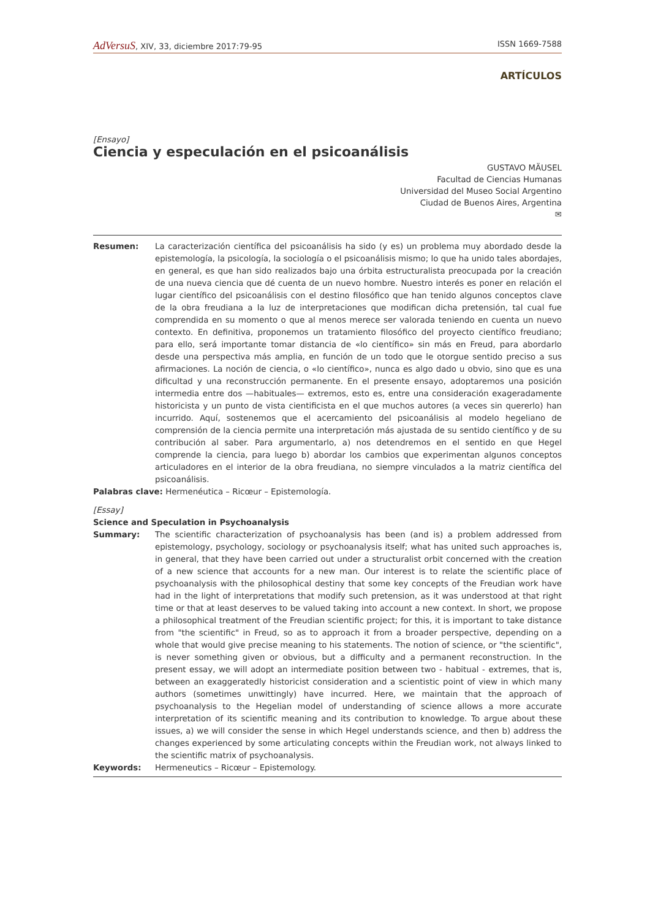AdVersuS, XIV, 33, diciembre 2017:79-95 ISSN 1669-7588
ARTÍCULOS
[Ensayo]
Ciencia y especulación en el psicoanálisis
GUSTAVO MÄUSEL
Facultad de Ciencias Humanas
Universidad del Museo Social Argentino
Ciudad de Buenos Aires, Argentina
✉
Resumen: La caracterización científica del psicoanálisis ha sido (y es) un problema muy abordado desde la epistemología, la psicología, la sociología o el psicoanálisis mismo; lo que ha unido tales abordajes, en general, es que han sido realizados bajo una órbita estructuralista preocupada por la creación de una nueva ciencia que dé cuenta de un nuevo hombre. Nuestro interés es poner en relación el lugar científico del psicoanálisis con el destino filosófico que han tenido algunos conceptos clave de la obra freudiana a la luz de interpretaciones que modifican dicha pretensión, tal cual fue comprendida en su momento o que al menos merece ser valorada teniendo en cuenta un nuevo contexto. En definitiva, proponemos un tratamiento filosófico del proyecto científico freudiano; para ello, será importante tomar distancia de «lo científico» sin más en Freud, para abordarlo desde una perspectiva más amplia, en función de un todo que le otorgue sentido preciso a sus afirmaciones. La noción de ciencia, o «lo científico», nunca es algo dado u obvio, sino que es una dificultad y una reconstrucción permanente. En el presente ensayo, adoptaremos una posición intermedia entre dos —habituales— extremos, esto es, entre una consideración exageradamente historicista y un punto de vista cientificista en el que muchos autores (a veces sin quererlo) han incurrido. Aquí, sostenemos que el acercamiento del psicoanálisis al modelo hegeliano de comprensión de la ciencia permite una interpretación más ajustada de su sentido científico y de su contribución al saber. Para argumentarlo, a) nos detendremos en el sentido en que Hegel comprende la ciencia, para luego b) abordar los cambios que experimentan algunos conceptos articuladores en el interior de la obra freudiana, no siempre vinculados a la matriz científica del psicoanálisis.
Palabras clave: Hermenéutica – Ricœur – Epistemología.
[Essay]
Science and Speculation in Psychoanalysis
Summary: The scientific characterization of psychoanalysis has been (and is) a problem addressed from epistemology, psychology, sociology or psychoanalysis itself; what has united such approaches is, in general, that they have been carried out under a structuralist orbit concerned with the creation of a new science that accounts for a new man. Our interest is to relate the scientific place of psychoanalysis with the philosophical destiny that some key concepts of the Freudian work have had in the light of interpretations that modify such pretension, as it was understood at that right time or that at least deserves to be valued taking into account a new context. In short, we propose a philosophical treatment of the Freudian scientific project; for this, it is important to take distance from "the scientific" in Freud, so as to approach it from a broader perspective, depending on a whole that would give precise meaning to his statements. The notion of science, or "the scientific", is never something given or obvious, but a difficulty and a permanent reconstruction. In the present essay, we will adopt an intermediate position between two - habitual - extremes, that is, between an exaggeratedly historicist consideration and a scientistic point of view in which many authors (sometimes unwittingly) have incurred. Here, we maintain that the approach of psychoanalysis to the Hegelian model of understanding of science allows a more accurate interpretation of its scientific meaning and its contribution to knowledge. To argue about these issues, a) we will consider the sense in which Hegel understands science, and then b) address the changes experienced by some articulating concepts within the Freudian work, not always linked to the scientific matrix of psychoanalysis.
Keywords: Hermeneutics – Ricœur – Epistemology.